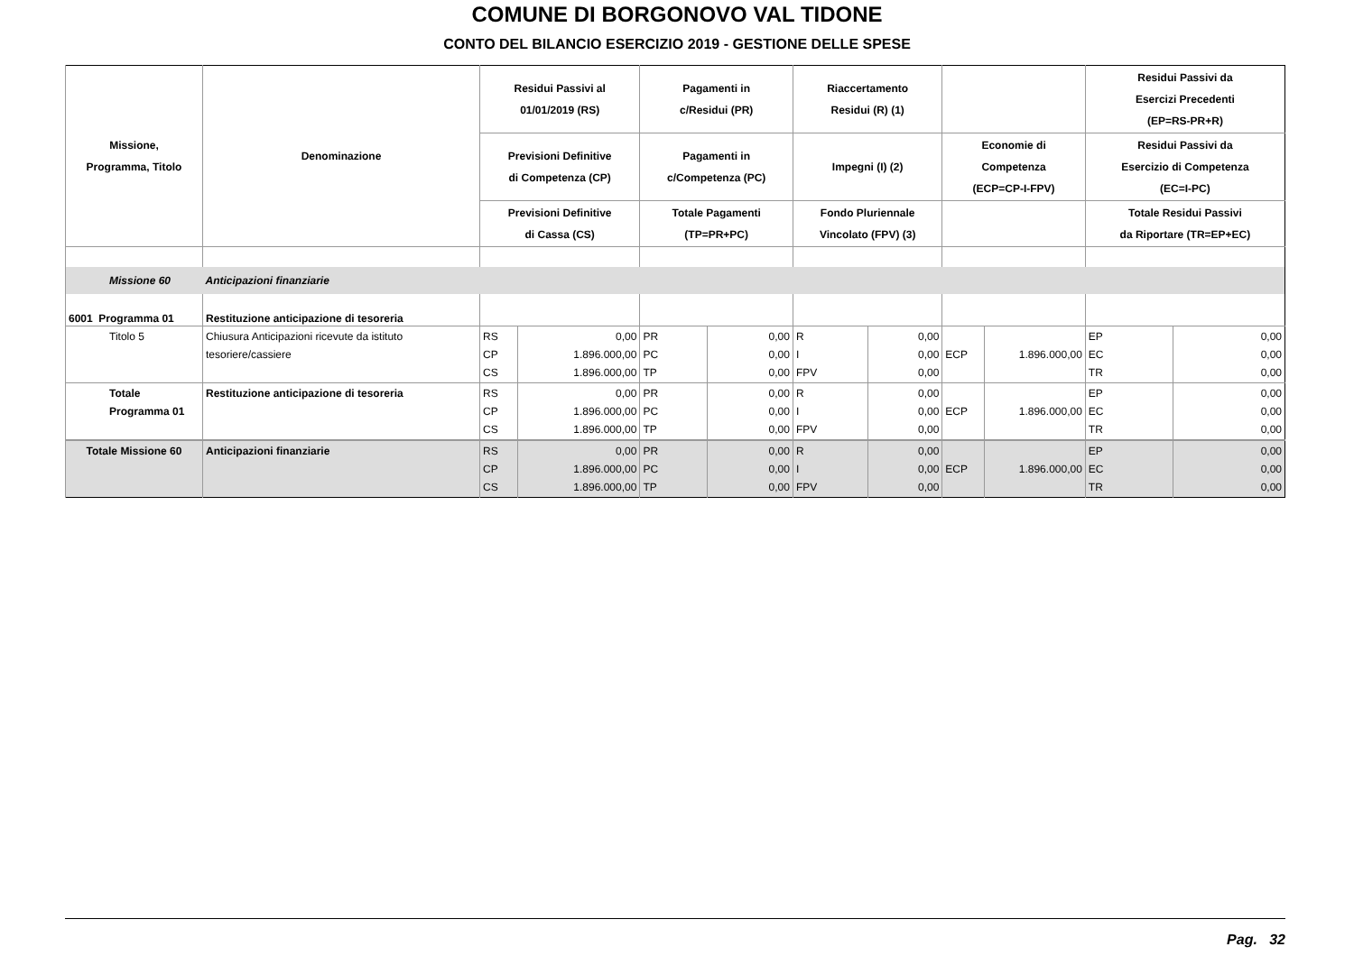COMUNE DI BORGONOVO VAL TIDONE
CONTO DEL BILANCIO ESERCIZIO 2019 - GESTIONE DELLE SPESE
| Missione, Programma, Titolo | Denominazione | Residui Passivi al 01/01/2019 (RS) | | Pagamenti in c/Residui (PR) | | Riaccertamento Residui (R) (1) | | | | Residui Passivi da Esercizi Precedenti (EP=RS-PR+R) | |
| --- | --- | --- | --- | --- | --- | --- | --- | --- | --- | --- | --- |
| | | Previsioni Definitive di Competenza (CP) | | Pagamenti in c/Competenza (PC) | | Impegni (I) (2) | | Economie di Competenza (ECP=CP-I-FPV) | | Residui Passivi da Esercizio di Competenza (EC=I-PC) | |
| | | Previsioni Definitive di Cassa (CS) | | Totale Pagamenti (TP=PR+PC) | | Fondo Pluriennale Vincolato (FPV) (3) | | | | Totale Residui Passivi da Riportare (TR=EP+EC) | |
| Missione 60 | Anticipazioni finanziarie | | | | | | | | | | |
| 6001 Programma 01 | Restituzione anticipazione di tesoreria | | | | | | | | | | |
| Titolo 5 | Chiusura Anticipazioni ricevute da istituto tesoriere/cassiere | RS CP CS | 0,00 1.896.000,00 1.896.000,00 | PR PC TP | 0,00 0,00 0,00 | R I FPV | 0,00 0,00 0,00 | ECP | 1.896.000,00 | EP EC TR | 0,00 0,00 0,00 |
| Totale Programma 01 | Restituzione anticipazione di tesoreria | RS CP CS | 0,00 1.896.000,00 1.896.000,00 | PR PC TP | 0,00 0,00 0,00 | R I FPV | 0,00 0,00 0,00 | ECP | 1.896.000,00 | EP EC TR | 0,00 0,00 0,00 |
| Totale Missione 60 | Anticipazioni finanziarie | RS CP CS | 0,00 1.896.000,00 1.896.000,00 | PR PC TP | 0,00 0,00 0,00 | R I FPV | 0,00 0,00 0,00 | ECP | 1.896.000,00 | EP EC TR | 0,00 0,00 0,00 |
Pag. 32